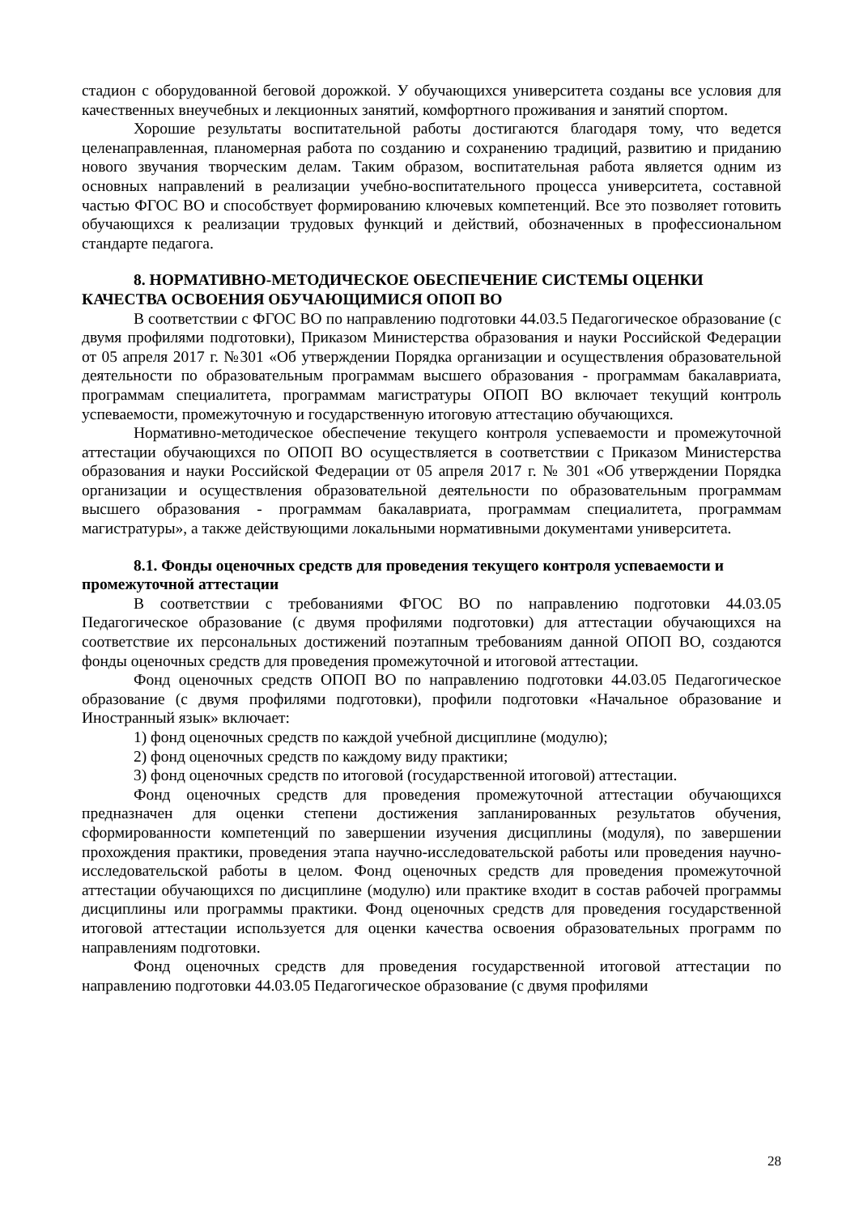стадион с оборудованной беговой дорожкой. У обучающихся университета созданы все условия для качественных внеучебных и лекционных занятий, комфортного проживания и занятий спортом.
Хорошие результаты воспитательной работы достигаются благодаря тому, что ведется целенаправленная, планомерная работа по созданию и сохранению традиций, развитию и приданию нового звучания творческим делам. Таким образом, воспитательная работа является одним из основных направлений в реализации учебно-воспитательного процесса университета, составной частью ФГОС ВО и способствует формированию ключевых компетенций. Все это позволяет готовить обучающихся к реализации трудовых функций и действий, обозначенных в профессиональном стандарте педагога.
8. НОРМАТИВНО-МЕТОДИЧЕСКОЕ ОБЕСПЕЧЕНИЕ СИСТЕМЫ ОЦЕНКИ КАЧЕСТВА ОСВОЕНИЯ ОБУЧАЮЩИМИСЯ ОПОП ВО
В соответствии с ФГОС ВО по направлению подготовки 44.03.5 Педагогическое образование (с двумя профилями подготовки), Приказом Министерства образования и науки Российской Федерации от 05 апреля 2017 г. №301 «Об утверждении Порядка организации и осуществления образовательной деятельности по образовательным программам высшего образования - программам бакалавриата, программам специалитета, программам магистратуры ОПОП ВО включает текущий контроль успеваемости, промежуточную и государственную итоговую аттестацию обучающихся.
Нормативно-методическое обеспечение текущего контроля успеваемости и промежуточной аттестации обучающихся по ОПОП ВО осуществляется в соответствии с Приказом Министерства образования и науки Российской Федерации от 05 апреля 2017 г. № 301 «Об утверждении Порядка организации и осуществления образовательной деятельности по образовательным программам высшего образования - программам бакалавриата, программам специалитета, программам магистратуры», а также действующими локальными нормативными документами университета.
8.1. Фонды оценочных средств для проведения текущего контроля успеваемости и промежуточной аттестации
В соответствии с требованиями ФГОС ВО по направлению подготовки 44.03.05 Педагогическое образование (с двумя профилями подготовки) для аттестации обучающихся на соответствие их персональных достижений поэтапным требованиям данной ОПОП ВО, создаются фонды оценочных средств для проведения промежуточной и итоговой аттестации.
Фонд оценочных средств ОПОП ВО по направлению подготовки 44.03.05 Педагогическое образование (с двумя профилями подготовки), профили подготовки «Начальное образование и Иностранный язык» включает:
1) фонд оценочных средств по каждой учебной дисциплине (модулю);
2) фонд оценочных средств по каждому виду практики;
3) фонд оценочных средств по итоговой (государственной итоговой) аттестации.
Фонд оценочных средств для проведения промежуточной аттестации обучающихся предназначен для оценки степени достижения запланированных результатов обучения, сформированности компетенций по завершении изучения дисциплины (модуля), по завершении прохождения практики, проведения этапа научно-исследовательской работы или проведения научно-исследовательской работы в целом. Фонд оценочных средств для проведения промежуточной аттестации обучающихся по дисциплине (модулю) или практике входит в состав рабочей программы дисциплины или программы практики. Фонд оценочных средств для проведения государственной итоговой аттестации используется для оценки качества освоения образовательных программ по направлениям подготовки.
Фонд оценочных средств для проведения государственной итоговой аттестации по направлению подготовки 44.03.05 Педагогическое образование (с двумя профилями
28